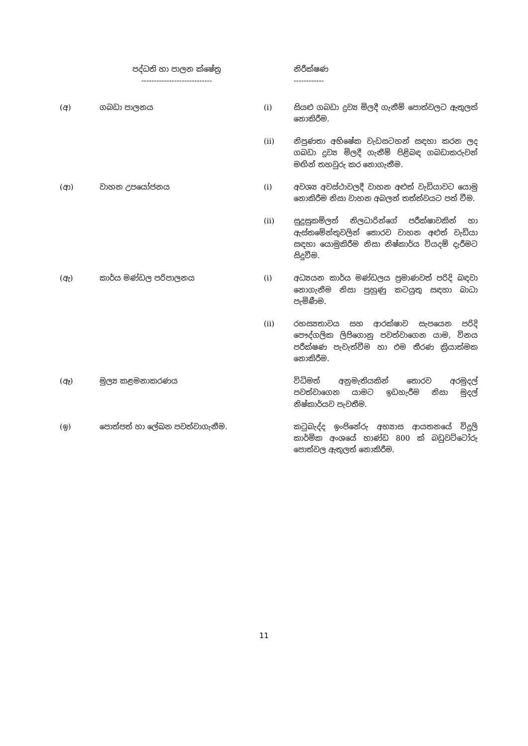| පද්ධති හා පාලන ක්ෂේත්‍ර ---------------------------- | | | නිරීක්ෂණ ------------ |
| --- | --- | --- | --- |
| (අ) | ගබඩා පාලනය | (i) | සියළු ගබඩා ද්‍රව්‍ය මිලදී ගැනීම් පොත්වලට ඇතුලත් නොකිරීම. |
| | | (ii) | නිපුණතා අභිෂේක වැඩසටහන් සඳහා කරන ලද ගබඩා ද්‍රව්‍ය මිලදී ගැනීම් පිළිබඳ ගබඩාකරුවන් මඟින් තහවුරු කර නොගැනීම. |
| (ආ) | වාහන උපයෝජනය | (i) | අවශ්‍ය අවස්ථාවලදී වාහන අළුත් වැඩියාවට යොමු නොකිරීම නිසා වාහන අබලන් තත්ත්වයට පත් වීම. |
| | | (ii) | සුදුසුකම්ලත් නිලධාරින්ගේ පරීක්ෂාවකින් හා ඇස්තමේන්තුවලින් තොරව වාහන අළුත් වැඩියා සඳහා යොමුකිරීම නිසා නිෂ්කාර්ය වියදම් දැරීමට සිදුවීම. |
| (ඇ) | කාර්ය මණ්ඩල පරිපාලනය | (i) | අධ්‍යයන කාර්ය මණ්ඩලය ප්‍රමාණවත් පරිදි බඳවා නොගැනීම නිසා පුහුණු කටයුතු සඳහා බාධා පැමිණීම. |
| | | (ii) | රහස්‍යතාවය සහ ආරක්ෂාව සැපයෙන පරිදි පෞද්ගලික ලිපිගොනු පවත්වාගෙන යාම, විනය පරීක්ෂණ පැවැත්වීම හා එම තීරණ ක්‍රියාත්මක නොකිරීම. |
| (ඈ) | මුල්‍ය කළමනාකරණය | | විධිමත් අනුමැතියකින් තොරව අරමුදල් පවත්වාගෙන යාමට ඉඩහැරීම නිසා මුදල් නිෂ්කාර්යව පැවතීම. |
| (ඉ) | පොත්පත් හා ලේඛන පවත්වාගැනීම. | | කටුබැද්ද ඉංජිනේරු අභ්‍යාස ආයතනයේ විදුලි කාර්මික අංශයේ භාණ්ඩ 800 ක් බඩුවට්ටෝරු පොත්වල ඇතුලත් නොකිරීම. |
11